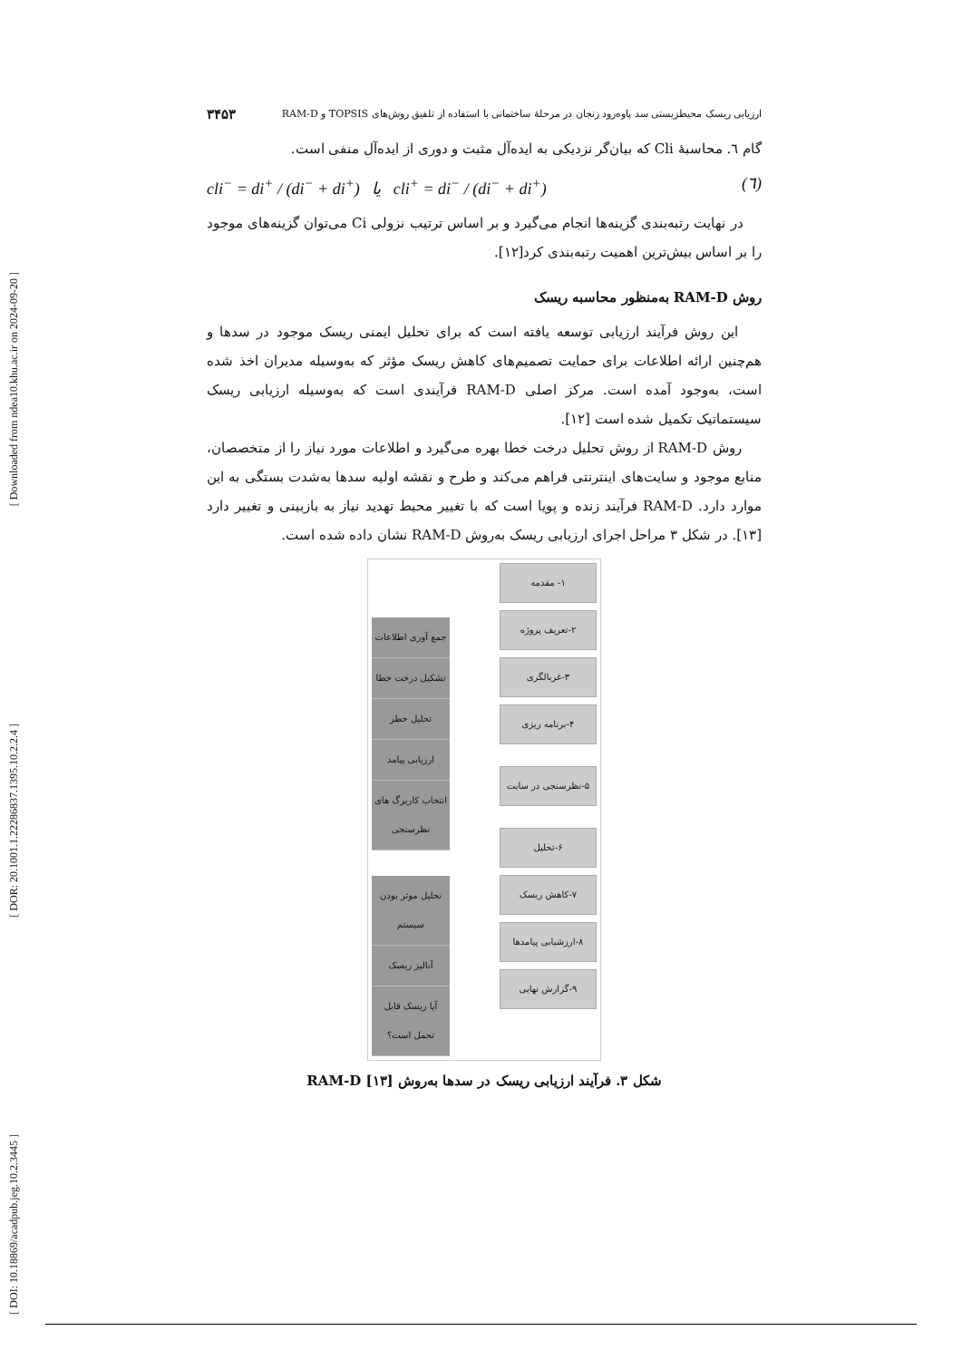[ Downloaded from ndea10.khu.ac.ir on 2024-09-20 ]
[ DOR: 20.1001.1.22286837.1395.10.2.2.4 ]
[ DOI: 10.18869/acadpub.jeg.10.2.3445 ]
ارزیابی ریسک محیطزیستی سد پاوه‌رود زنجان در مرحلهٔ ساختمانی با استفاده از تلفیق روش‌های TOPSIS و RAM-D ۳۴۵۳
گام ٦. محاسبهٔ Cli که بیان‌گر نزدیکی به ایده‌آل مثبت و دوری از ایده‌آل منفی است.
cli<sup>−</sup> = di<sup>+</sup> / (di<sup>−</sup> + di<sup>+</sup>) یا cli<sup>+</sup> = di<sup>−</sup> / (di<sup>−</sup> + di<sup>+</sup>) (٦)
در نهایت رتبه‌بندی گزینه‌ها انجام می‌گیرد و بر اساس ترتیب نزولی Ci می‌توان گزینه‌های موجود را بر اساس بیش‌ترین اهمیت رتبه‌بندی کرد[۱۲].
روش RAM-D به‌منظور محاسبه ریسک
این روش فرآیند ارزیابی توسعه یافته است که برای تحلیل ایمنی ریسک موجود در سدها و هم‌چنین ارائه اطلاعات برای حمایت تصمیم‌های کاهش ریسک مؤثر که به‌وسیله مدیران اخذ شده است، به‌وجود آمده است. مرکز اصلی RAM-D فرآیندی است که به‌وسیله ارزیابی ریسک سیستماتیک تکمیل شده است [۱۲].
روش RAM-D از روش تحلیل درخت خطا بهره می‌گیرد و اطلاعات مورد نیاز را از متخصصان، منابع موجود و سایت‌های اینترنتی فراهم می‌کند و طرح و نقشه اولیه سدها به‌شدت بستگی به این موارد دارد. RAM-D فرآیند زنده و پویا است که با تغییر محیط تهدید نیاز به بازبینی و تغییر دارد [۱۳]. در شکل ۳ مراحل اجرای ارزیابی ریسک به‌روش RAM-D نشان داده شده است.
جمع آوری اطلاعات
تشکیل درخت خطا
تحلیل خطر
ارزیابی پیامد
انتخاب کاربرگ های نظرسنجی
تحلیل موثر بودن سیستم
آنالیز ریسک
آیا ریسک قابل تحمل است؟
۱- مقدمه
۲-تعریف پروژه
۳-غربالگری
۴-برنامه ریزی
۵-نظرسنجی در سایت
۶-تحلیل
۷-کاهش ریسک
۸-ارزشیابی پیامدها
۹-گزارش نهایی
شکل ۳. فرآیند ارزیابی ریسک در سدها به‌روش RAM-D [۱۳]